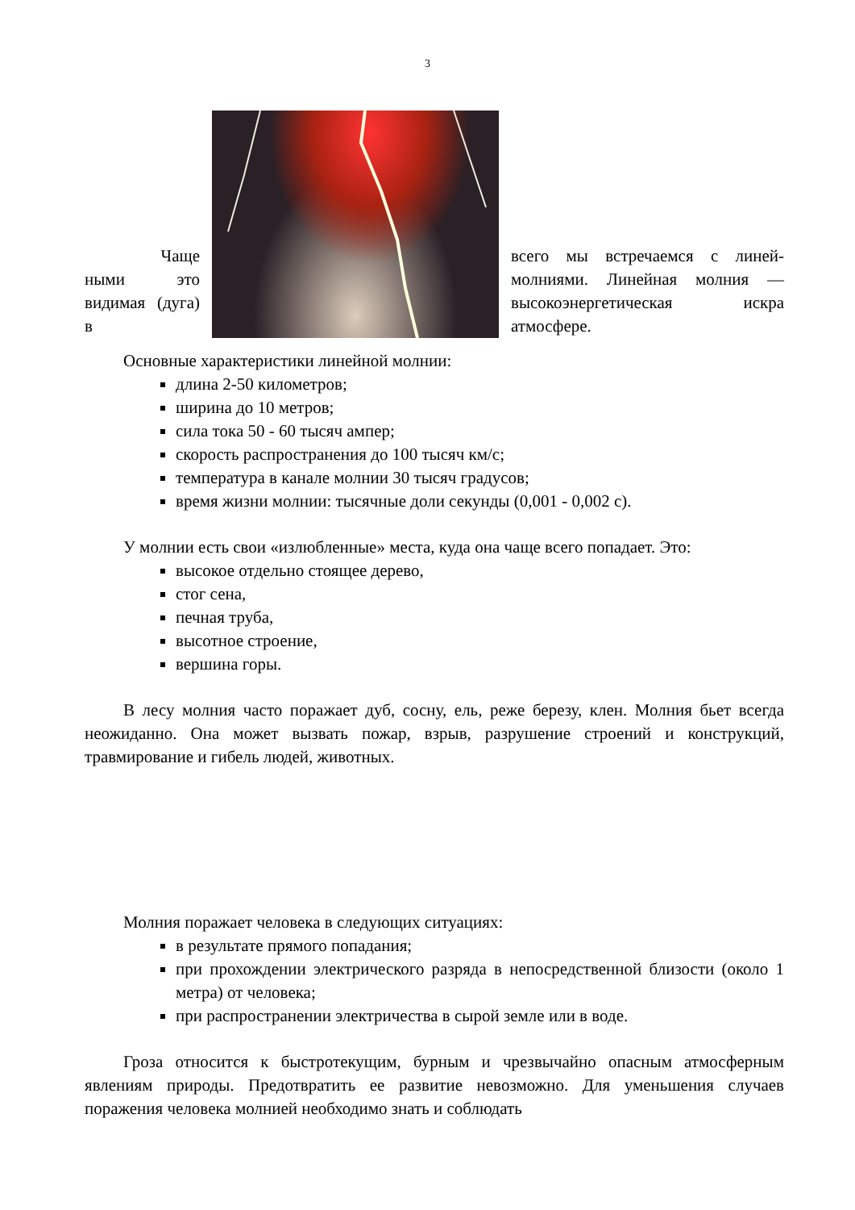3
Чаще ными это видимая (дуга) в
всего мы встречаемся с линей-молниями. Линейная молния — высокоэнергетическая искра атмосфере.
Основные характеристики линейной молнии:
длина 2-50 километров;
ширина до 10 метров;
сила тока 50 - 60 тысяч ампер;
скорость распространения до 100 тысяч км/с;
температура в канале молнии 30 тысяч градусов;
время жизни молнии: тысячные доли секунды (0,001 - 0,002 с).
У молнии есть свои «излюбленные» места, куда она чаще всего попадает. Это:
высокое отдельно стоящее дерево,
стог сена,
печная труба,
высотное строение,
вершина горы.
В лесу молния часто поражает дуб, сосну, ель, реже березу, клен. Молния бьет всегда неожиданно. Она может вызвать пожар, взрыв, разрушение строений и конструкций, травмирование и гибель людей, животных.
Молния поражает человека в следующих ситуациях:
в результате прямого попадания;
при прохождении электрического разряда в непосредственной близости (около 1 метра) от человека;
при распространении электричества в сырой земле или в воде.
Гроза относится к быстротекущим, бурным и чрезвычайно опасным атмосферным явлениям природы. Предотвратить ее развитие невозможно. Для уменьшения случаев поражения человека молнией необходимо знать и соблюдать